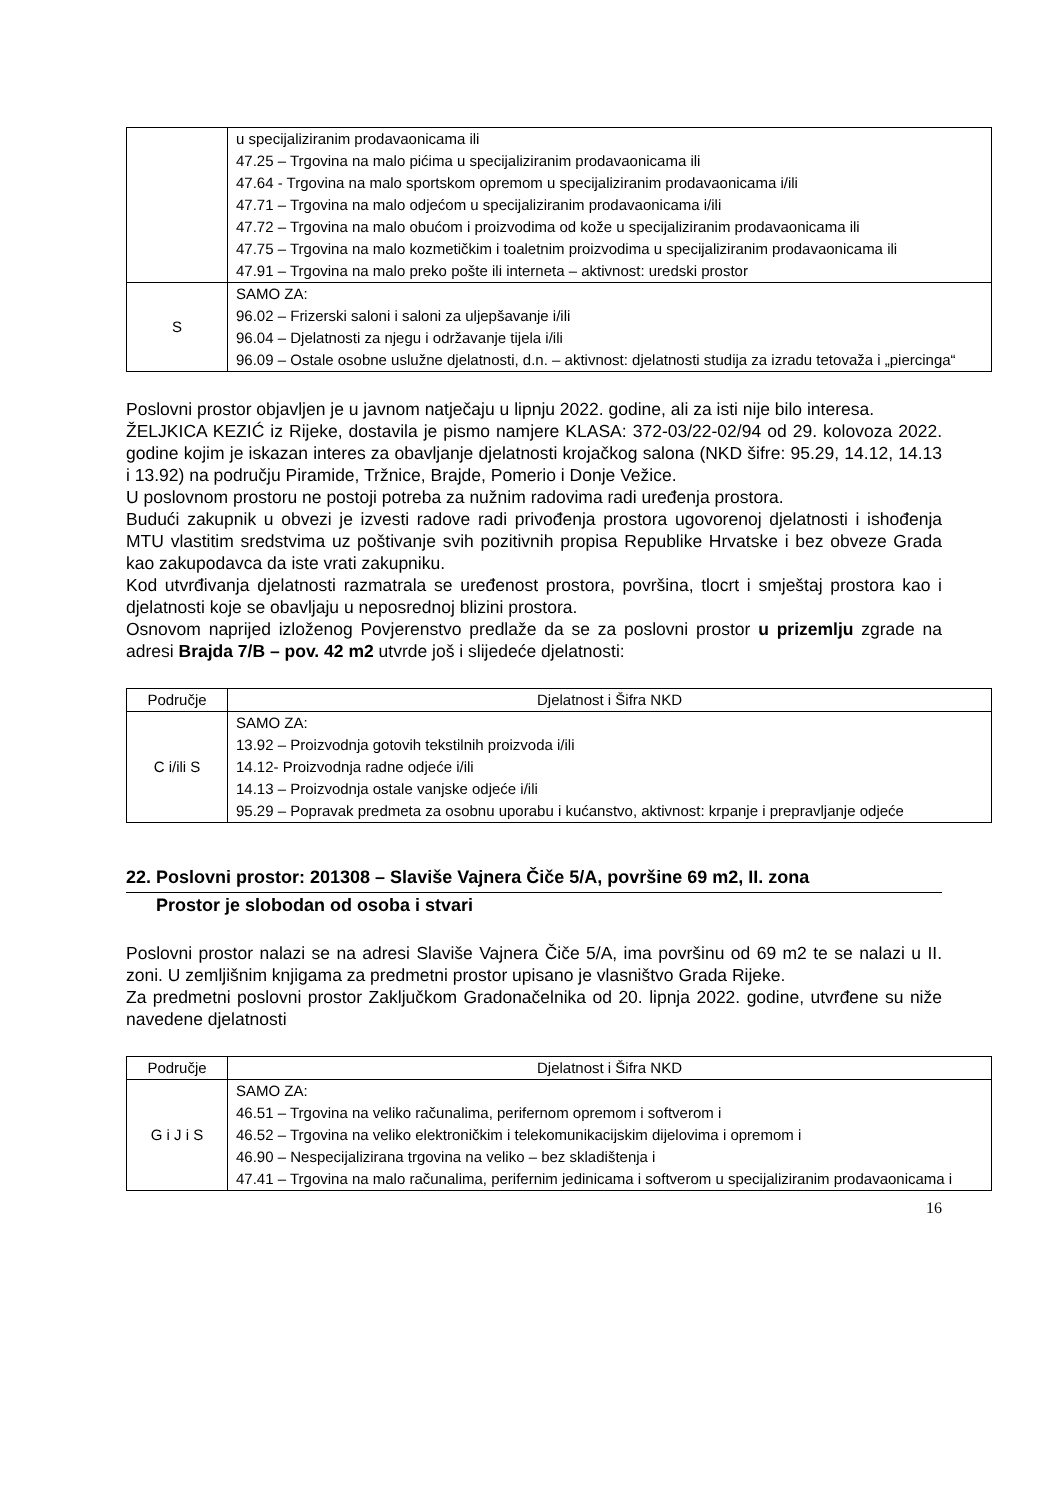| | u specijaliziranim prodavaonicama ili 47.25 – Trgovina na malo pićima u specijaliziranim prodavaonicama ili 47.64 - Trgovina na malo sportskom opremom u specijaliziranim prodavaonicama i/ili 47.71 – Trgovina na malo odjećom u specijaliziranim prodavaonicama i/ili 47.72 – Trgovina na malo obućom i proizvodima od kože u specijaliziranim prodavaonicama ili 47.75 – Trgovina na malo kozmetičkim i toaletnim proizvodima u specijaliziranim prodavaonicama ili 47.91 – Trgovina na malo preko pošte ili interneta – aktivnost: uredski prostor |
| S | SAMO ZA: 96.02 – Frizerski saloni i saloni za uljepšavanje i/ili 96.04 – Djelatnosti za njegu i održavanje tijela i/ili 96.09 – Ostale osobne uslužne djelatnosti, d.n. – aktivnost: djelatnosti studija za izradu tetovaža i „piercinga“ |
Poslovni prostor objavljen je u javnom natječaju u lipnju 2022. godine, ali za isti nije bilo interesa.
ŽELJKICA KEZIĆ iz Rijeke, dostavila je pismo namjere KLASA: 372-03/22-02/94 od 29. kolovoza 2022. godine kojim je iskazan interes za obavljanje djelatnosti krojačkog salona (NKD šifre: 95.29, 14.12, 14.13 i 13.92) na području Piramide, Tržnice, Brajde, Pomerio i Donje Vežice.
U poslovnom prostoru ne postoji potreba za nužnim radovima radi uređenja prostora.
Budući zakupnik u obvezi je izvesti radove radi privođenja prostora ugovorenoj djelatnosti i ishođenja MTU vlastitim sredstvima uz poštivanje svih pozitivnih propisa Republike Hrvatske i bez obveze Grada kao zakupodavca da iste vrati zakupniku.
Kod utvrđivanja djelatnosti razmatrala se uređenost prostora, površina, tlocrt i smještaj prostora kao i djelatnosti koje se obavljaju u neposrednoj blizini prostora.
Osnovom naprijed izloženog Povjerenstvo predlaže da se za poslovni prostor u prizemlju zgrade na adresi Brajda 7/B – pov. 42 m2 utvrde još i slijedeće djelatnosti:
| Područje | Djelatnost i Šifra NKD |
| --- | --- |
| C i/ili S | SAMO ZA: 13.92 – Proizvodnja gotovih tekstilnih proizvoda i/ili 14.12- Proizvodnja radne odjeće i/ili 14.13 – Proizvodnja ostale vanjske odjeće i/ili 95.29 – Popravak predmeta za osobnu uporabu i kućanstvo, aktivnost: krpanje i prepravljanje odjeće |
22. Poslovni prostor: 201308 – Slaviše Vajnera Čiče 5/A, površine 69 m2, II. zona
Prostor je slobodan od osoba i stvari
Poslovni prostor nalazi se na adresi Slaviše Vajnera Čiče 5/A, ima površinu od 69 m2 te se nalazi u II. zoni. U zemljišnim knjigama za predmetni prostor upisano je vlasništvo Grada Rijeke.
Za predmetni poslovni prostor Zaključkom Gradonačelnika od 20. lipnja 2022. godine, utvrđene su niže navedene djelatnosti
| Područje | Djelatnost i Šifra NKD |
| --- | --- |
| G i J i S | SAMO ZA: 46.51 – Trgovina na veliko računalima, perifernom opremom i softverom i 46.52 – Trgovina na veliko elektroničkim i telekomunikacijskim dijelovima i opremom i 46.90 – Nespecijalizirana trgovina na veliko – bez skladištenja i 47.41 – Trgovina na malo računalima, perifernim jedinicama i softverom u specijaliziranim prodavaonicama i |
16